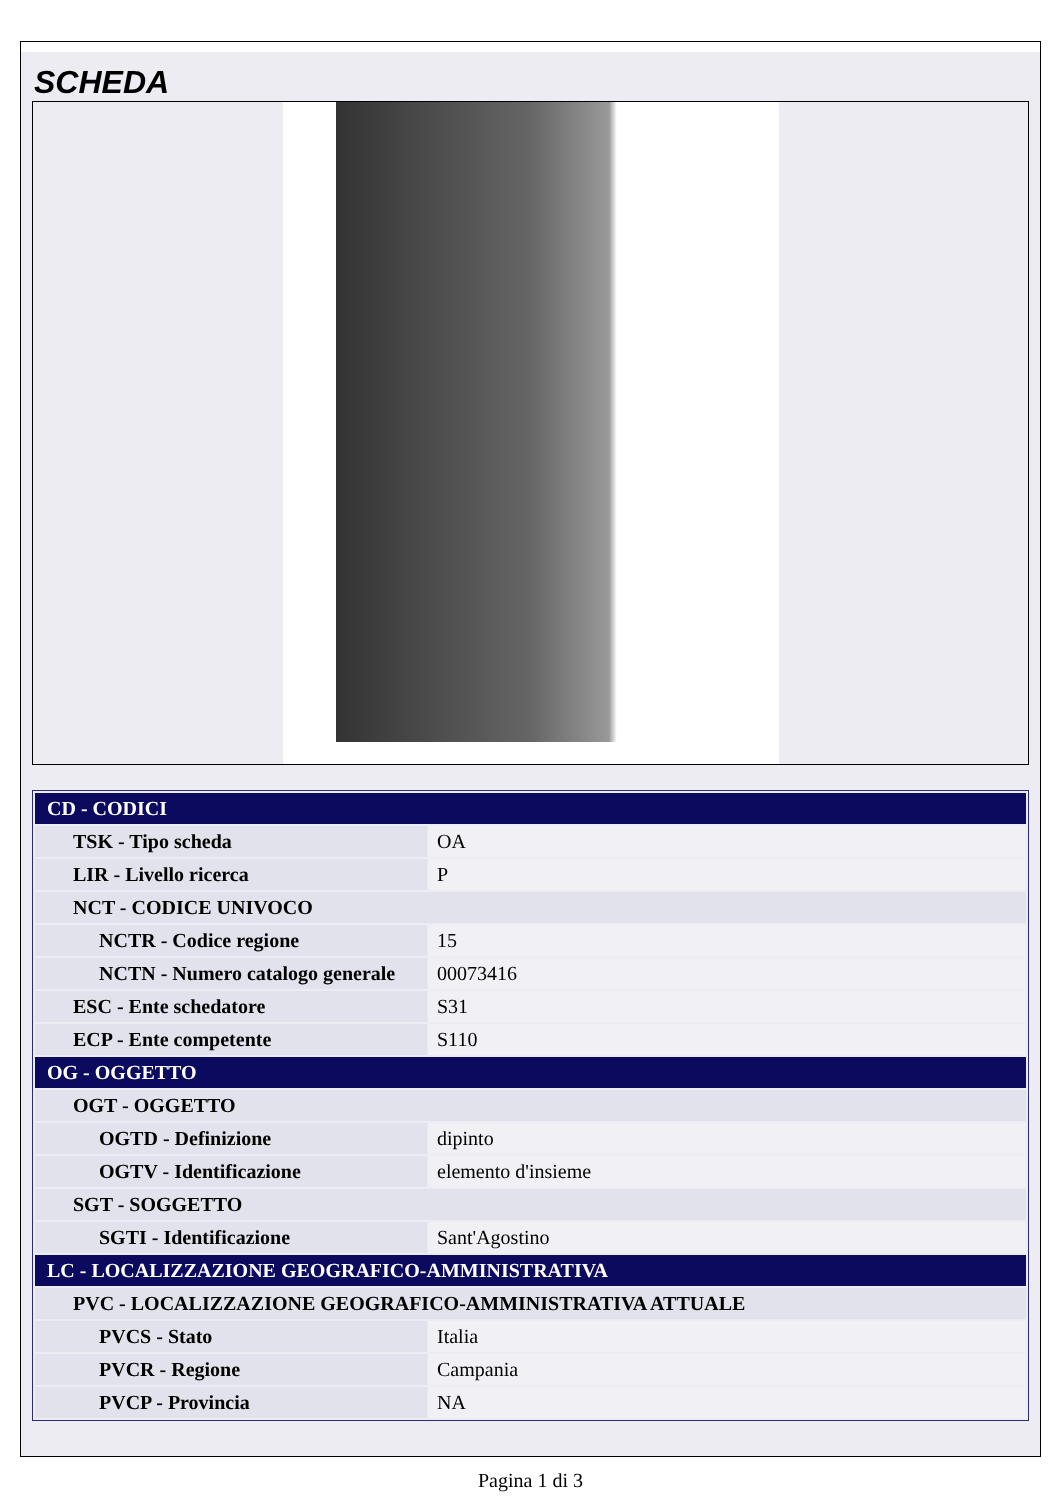SCHEDA
| CD - CODICI | |
| TSK - Tipo scheda | OA |
| LIR - Livello ricerca | P |
| NCT - CODICE UNIVOCO | |
| NCTR - Codice regione | 15 |
| NCTN - Numero catalogo generale | 00073416 |
| ESC - Ente schedatore | S31 |
| ECP - Ente competente | S110 |
| OG - OGGETTO | |
| OGT - OGGETTO | |
| OGTD - Definizione | dipinto |
| OGTV - Identificazione | elemento d'insieme |
| SGT - SOGGETTO | |
| SGTI - Identificazione | Sant'Agostino |
| LC - LOCALIZZAZIONE GEOGRAFICO-AMMINISTRATIVA | |
| PVC - LOCALIZZAZIONE GEOGRAFICO-AMMINISTRATIVA ATTUALE | |
| PVCS - Stato | Italia |
| PVCR - Regione | Campania |
| PVCP - Provincia | NA |
Pagina 1 di 3